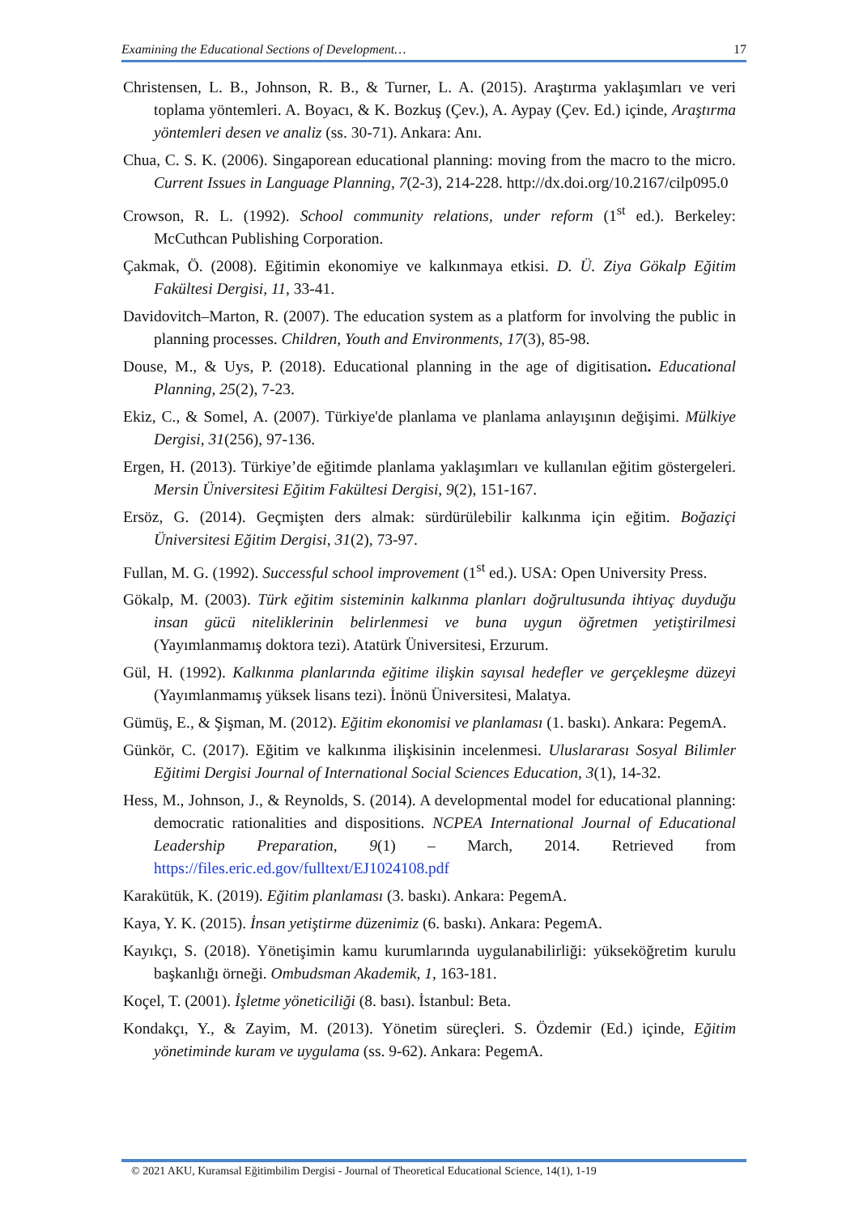Examining the Educational Sections of Development… 17
Christensen, L. B., Johnson, R. B., & Turner, L. A. (2015). Araştırma yaklaşımları ve veri toplama yöntemleri. A. Boyacı, & K. Bozkuş (Çev.), A. Aypay (Çev. Ed.) içinde, Araştırma yöntemleri desen ve analiz (ss. 30-71). Ankara: Anı.
Chua, C. S. K. (2006). Singaporean educational planning: moving from the macro to the micro. Current Issues in Language Planning, 7(2-3), 214-228. http://dx.doi.org/10.2167/cilp095.0
Crowson, R. L. (1992). School community relations, under reform (1<sup>st</sup> ed.). Berkeley: McCuthcan Publishing Corporation.
Çakmak, Ö. (2008). Eğitimin ekonomiye ve kalkınmaya etkisi. D. Ü. Ziya Gökalp Eğitim Fakültesi Dergisi, 11, 33-41.
Davidovitch–Marton, R. (2007). The education system as a platform for involving the public in planning processes. Children, Youth and Environments, 17(3), 85-98.
Douse, M., & Uys, P. (2018). Educational planning in the age of digitisation. Educational Planning, 25(2), 7-23.
Ekiz, C., & Somel, A. (2007). Türkiye'de planlama ve planlama anlayışının değişimi. Mülkiye Dergisi, 31(256), 97-136.
Ergen, H. (2013). Türkiye’de eğitimde planlama yaklaşımları ve kullanılan eğitim göstergeleri. Mersin Üniversitesi Eğitim Fakültesi Dergisi, 9(2), 151-167.
Ersöz, G. (2014). Geçmişten ders almak: sürdürülebilir kalkınma için eğitim. Boğaziçi Üniversitesi Eğitim Dergisi, 31(2), 73-97.
Fullan, M. G. (1992). Successful school improvement (1<sup>st</sup> ed.). USA: Open University Press.
Gökalp, M. (2003). Türk eğitim sisteminin kalkınma planları doğrultusunda ihtiyaç duyduğu insan gücü niteliklerinin belirlenmesi ve buna uygun öğretmen yetiştirilmesi (Yayımlanmamış doktora tezi). Atatürk Üniversitesi, Erzurum.
Gül, H. (1992). Kalkınma planlarında eğitime ilişkin sayısal hedefler ve gerçekleşme düzeyi (Yayımlanmamış yüksek lisans tezi). İnönü Üniversitesi, Malatya.
Gümüş, E., & Şişman, M. (2012). Eğitim ekonomisi ve planlaması (1. baskı). Ankara: PegemA.
Günkör, C. (2017). Eğitim ve kalkınma ilişkisinin incelenmesi. Uluslararası Sosyal Bilimler Eğitimi Dergisi Journal of International Social Sciences Education, 3(1), 14-32.
Hess, M., Johnson, J., & Reynolds, S. (2014). A developmental model for educational planning: democratic rationalities and dispositions. NCPEA International Journal of Educational Leadership Preparation, 9(1) – March, 2014. Retrieved from https://files.eric.ed.gov/fulltext/EJ1024108.pdf
Karakütük, K. (2019). Eğitim planlaması (3. baskı). Ankara: PegemA.
Kaya, Y. K. (2015). İnsan yetiştirme düzenimiz (6. baskı). Ankara: PegemA.
Kayıkçı, S. (2018). Yönetişimin kamu kurumlarında uygulanabilirliği: yükseköğretim kurulu başkanlığı örneği. Ombudsman Akademik, 1, 163-181.
Koçel, T. (2001). İşletme yöneticiliği (8. bası). İstanbul: Beta.
Kondakçı, Y., & Zayim, M. (2013). Yönetim süreçleri. S. Özdemir (Ed.) içinde, Eğitim yönetiminde kuram ve uygulama (ss. 9-62). Ankara: PegemA.
© 2021 AKU, Kuramsal Eğitimbilim Dergisi - Journal of Theoretical Educational Science, 14(1), 1-19